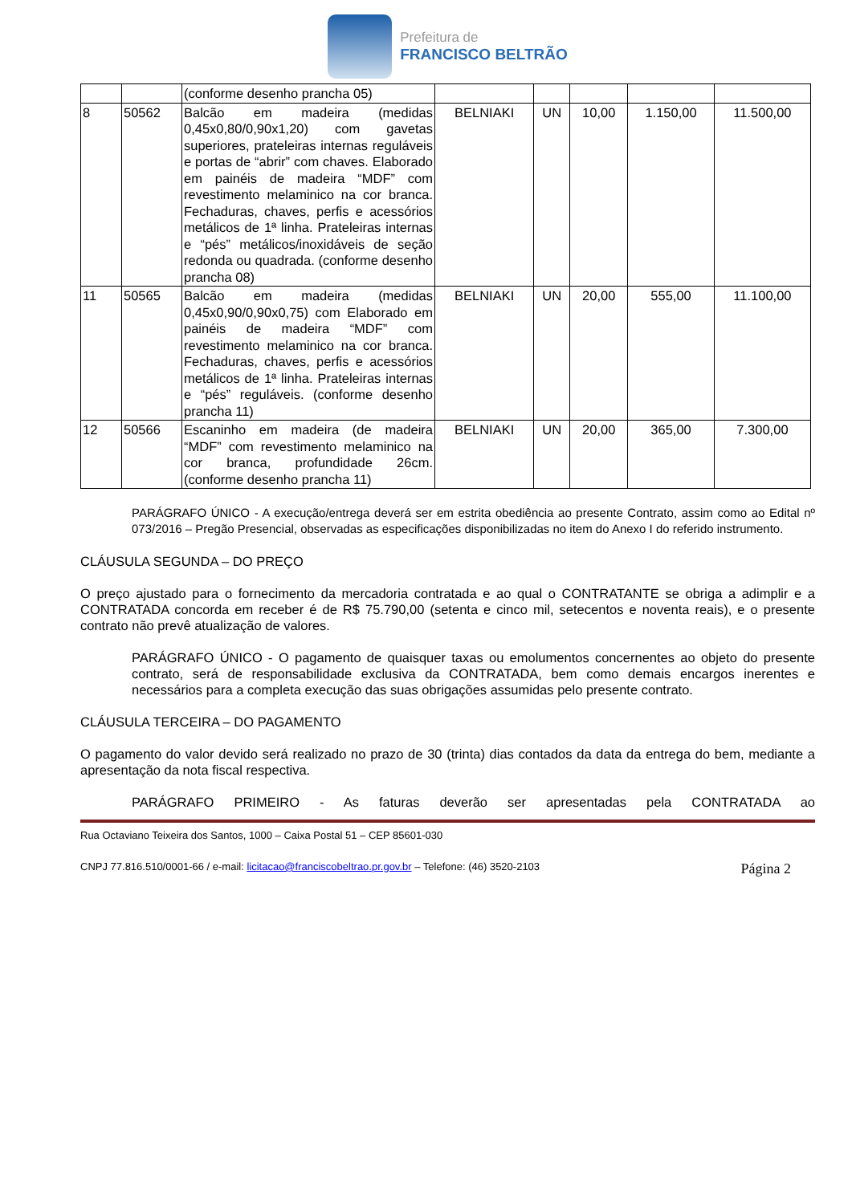Prefeitura de
FRANCISCO BELTRÃO
| | | (conforme desenho prancha 05) | | | | | |
| 8 | 50562 | Balcão em madeira (medidas 0,45x0,80/0,90x1,20) com gavetas superiores, prateleiras internas reguláveis e portas de “abrir” com chaves. Elaborado em painéis de madeira “MDF” com revestimento melaminico na cor branca. Fechaduras, chaves, perfis e acessórios metálicos de 1ª linha. Prateleiras internas e “pés” metálicos/inoxidáveis de seção redonda ou quadrada. (conforme desenho prancha 08) | BELNIAKI | UN | 10,00 | 1.150,00 | 11.500,00 |
| 11 | 50565 | Balcão em madeira (medidas 0,45x0,90/0,90x0,75) com Elaborado em painéis de madeira “MDF” com revestimento melaminico na cor branca. Fechaduras, chaves, perfis e acessórios metálicos de 1ª linha. Prateleiras internas e “pés” reguláveis. (conforme desenho prancha 11) | BELNIAKI | UN | 20,00 | 555,00 | 11.100,00 |
| 12 | 50566 | Escaninho em madeira (de madeira “MDF” com revestimento melaminico na cor branca, profundidade 26cm. (conforme desenho prancha 11) | BELNIAKI | UN | 20,00 | 365,00 | 7.300,00 |
PARÁGRAFO ÚNICO - A execução/entrega deverá ser em estrita obediência ao presente Contrato, assim como ao Edital nº 073/2016 – Pregão Presencial, observadas as especificações disponibilizadas no item do Anexo I do referido instrumento.
CLÁUSULA SEGUNDA – DO PREÇO
O preço ajustado para o fornecimento da mercadoria contratada e ao qual o CONTRATANTE se obriga a adimplir e a CONTRATADA concorda em receber é de R$ 75.790,00 (setenta e cinco mil, setecentos e noventa reais), e o presente contrato não prevê atualização de valores.
PARÁGRAFO ÚNICO - O pagamento de quaisquer taxas ou emolumentos concernentes ao objeto do presente contrato, será de responsabilidade exclusiva da CONTRATADA, bem como demais encargos inerentes e necessários para a completa execução das suas obrigações assumidas pelo presente contrato.
CLÁUSULA TERCEIRA – DO PAGAMENTO
O pagamento do valor devido será realizado no prazo de 30 (trinta) dias contados da data da entrega do bem, mediante a apresentação da nota fiscal respectiva.
PARÁGRAFO PRIMEIRO - As faturas deverão ser apresentadas pela CONTRATADA ao
Rua Octaviano Teixeira dos Santos, 1000 – Caixa Postal 51 – CEP 85601-030
CNPJ 77.816.510/0001-66 / e-mail: licitacao@franciscobeltrao.pr.gov.br – Telefone: (46) 3520-2103 Página 2